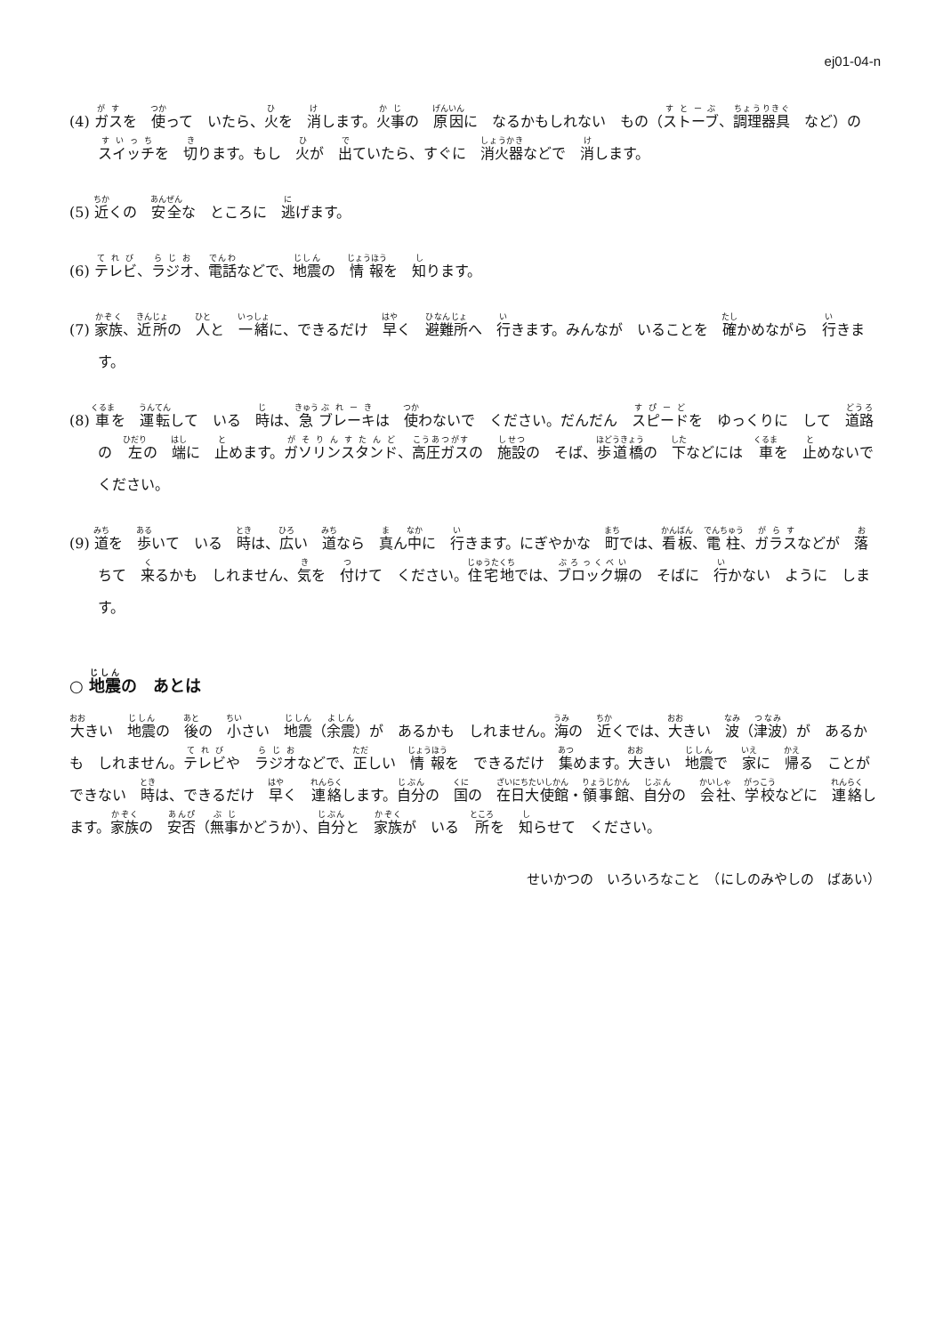ej01-04-n
(4) ガスを　使って　いたら、火を　消します。火事の　原因に　なるかもしれない　もの（ストーブ、調理器具　など）の　スイッチを　切ります。もし　火が　出ていたら、すぐに　消火器などで　消します。
(5) 近くの　安全な　ところに　逃げます。
(6) テレビ、ラジオ、電話などで、地震の　情報を　知ります。
(7) 家族、近所の　人と　一緒に、できるだけ　早く　避難所へ　行きます。みんなが　いることを　確かめながら　行きます。
(8) 車を　運転して　いる　時は、急ブレーキは　使わないで　ください。だんだん　スピードを　ゆっくりに　して　道路の　左の　端に　止めます。ガソリンスタンド、高圧ガスの　施設の　そば、歩道橋の　下などには　車を　止めないで　ください。
(9) 道を　歩いて　いる　時は、広い　道なら　真ん中に　行きます。にぎやかな　町では、看板、電柱、ガラスなどが　落ちて　来るかも　しれません、気を　付けて　ください。住宅地では、ブロック塀の　そばに　行かない　ように　します。
○ 地震の　あとは
大きい　地震の　後の　小さい　地震（余震）が　あるかも　しれません。海の　近くでは、大きい　波（津波）が　あるかも　しれません。テレビや　ラジオなどで、正しい　情報を　できるだけ　集めます。大きい　地震で　家に　帰る　ことが　できない　時は、できるだけ　早く　連絡します。自分の　国の　在日大使館・領事館、自分の　会社、学校などに　連絡します。家族の　安否（無事かどうか）、自分と　家族が　いる　所を　知らせて　ください。
せいかつの　いろいろなこと　（にしのみやしの　ばあい）